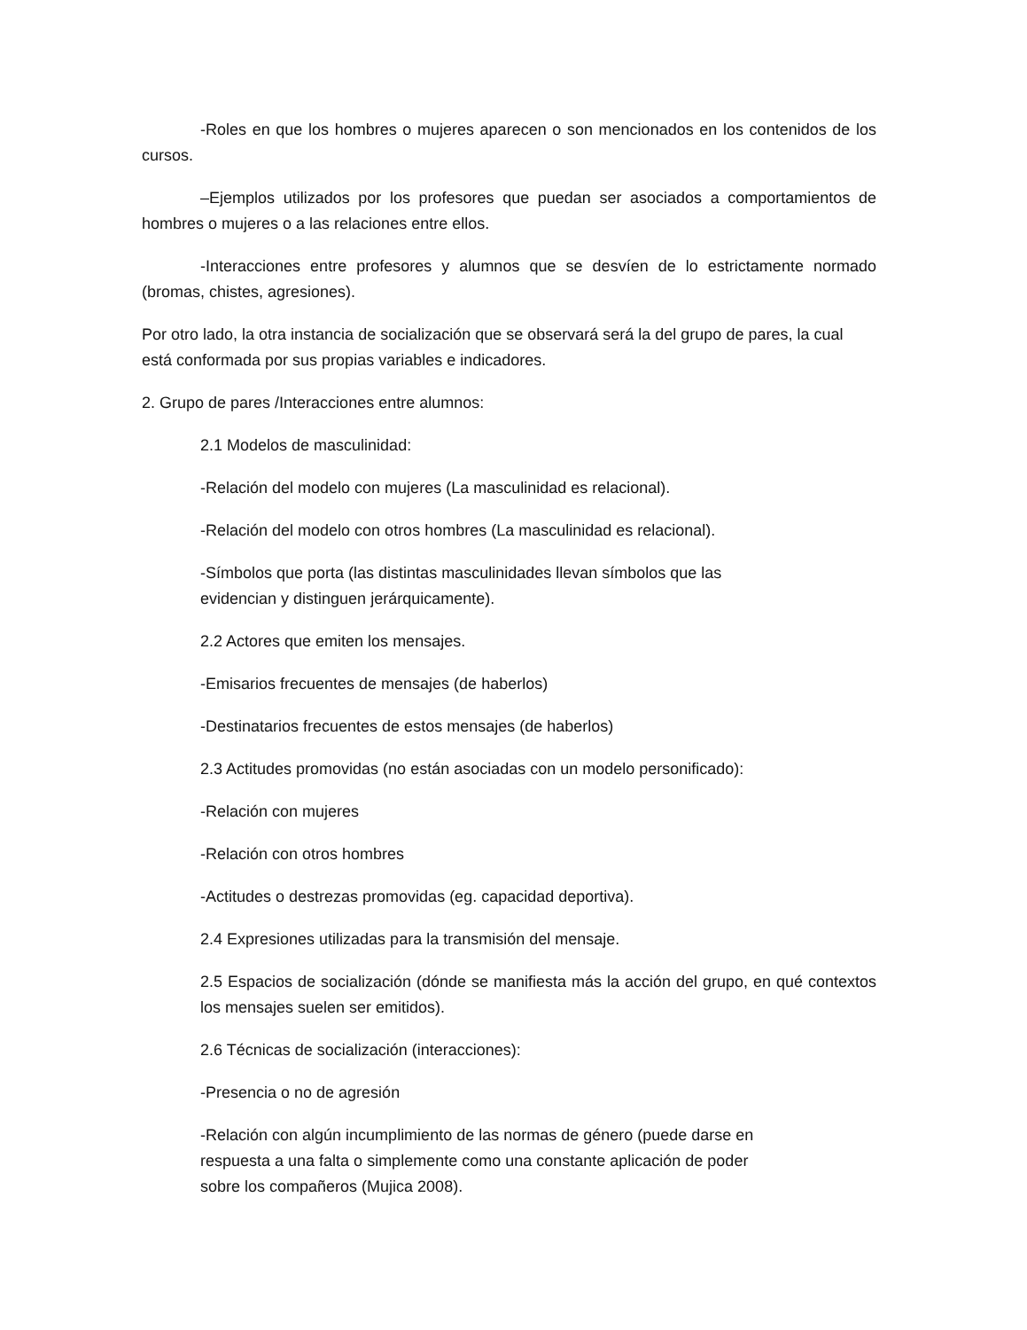-Roles en que los hombres o mujeres aparecen o son mencionados en los contenidos de los cursos.
–Ejemplos utilizados por los profesores que puedan ser asociados a comportamientos de hombres o mujeres o a las relaciones entre ellos.
-Interacciones entre profesores y alumnos que se desvíen de lo estrictamente normado (bromas, chistes, agresiones).
Por otro lado, la otra instancia de socialización que se observará será la del grupo de pares, la cual está conformada por sus propias variables e indicadores.
2. Grupo de pares /Interacciones entre alumnos:
2.1 Modelos de masculinidad:
-Relación del modelo con mujeres (La masculinidad es relacional).
-Relación del modelo con otros hombres (La masculinidad es relacional).
-Símbolos que porta (las distintas masculinidades llevan símbolos que las
evidencian y distinguen jerárquicamente).
2.2 Actores que emiten los mensajes.
-Emisarios frecuentes de mensajes (de haberlos)
-Destinatarios frecuentes de estos mensajes (de haberlos)
2.3 Actitudes promovidas (no están asociadas con un modelo personificado):
-Relación con mujeres
-Relación con otros hombres
-Actitudes o destrezas promovidas (eg. capacidad deportiva).
2.4 Expresiones utilizadas para la transmisión del mensaje.
2.5 Espacios de socialización (dónde se manifiesta más la acción del grupo, en qué contextos los mensajes suelen ser emitidos).
2.6 Técnicas de socialización (interacciones):
-Presencia o no de agresión
-Relación con algún incumplimiento de las normas de género (puede darse en
respuesta a una falta o simplemente como una constante aplicación de poder
sobre los compañeros (Mujica 2008).